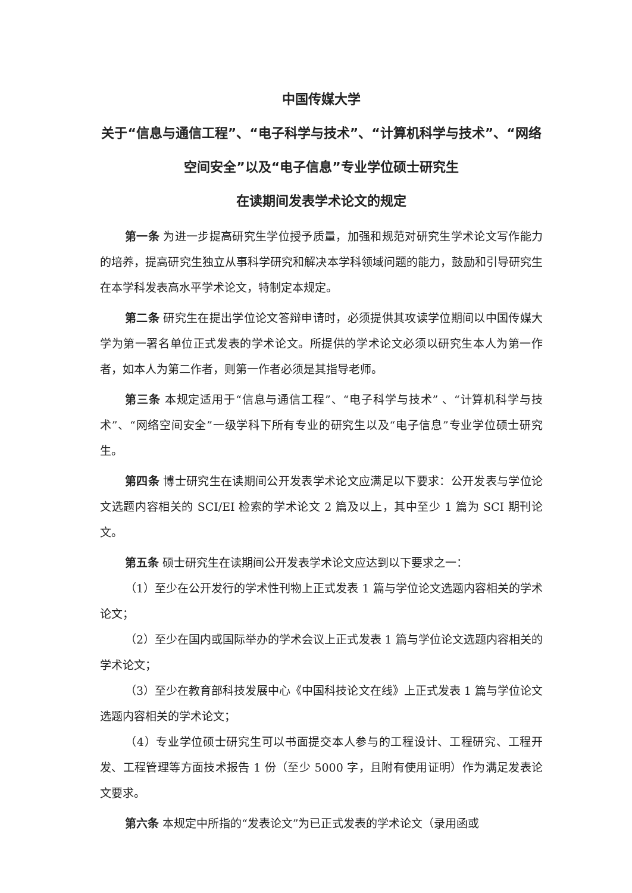中国传媒大学
关于“信息与通信工程”、“电子科学与技术”、“计算机科学与技术”、“网络空间安全”以及“电子信息”专业学位硕士研究生
在读期间发表学术论文的规定
第一条 为进一步提高研究生学位授予质量，加强和规范对研究生学术论文写作能力的培养，提高研究生独立从事科学研究和解决本学科领域问题的能力，鼓励和引导研究生在本学科发表高水平学术论文，特制定本规定。
第二条 研究生在提出学位论文答辩申请时，必须提供其攻读学位期间以中国传媒大学为第一署名单位正式发表的学术论文。所提供的学术论文必须以研究生本人为第一作者，如本人为第二作者，则第一作者必须是其指导老师。
第三条 本规定适用于“信息与通信工程”、“电子科学与技术” 、“计算机科学与技术”、“网络空间安全”一级学科下所有专业的研究生以及“电子信息”专业学位硕士研究生。
第四条 博士研究生在读期间公开发表学术论文应满足以下要求：公开发表与学位论文选题内容相关的 SCI/EI 检索的学术论文 2 篇及以上，其中至少 1 篇为 SCI 期刊论文。
第五条 硕士研究生在读期间公开发表学术论文应达到以下要求之一：
（1）至少在公开发行的学术性刊物上正式发表 1 篇与学位论文选题内容相关的学术论文；
（2）至少在国内或国际举办的学术会议上正式发表 1 篇与学位论文选题内容相关的学术论文；
（3）至少在教育部科技发展中心《中国科技论文在线》上正式发表 1 篇与学位论文选题内容相关的学术论文；
（4）专业学位硕士研究生可以书面提交本人参与的工程设计、工程研究、工程开发、工程管理等方面技术报告 1 份（至少 5000 字，且附有使用证明）作为满足发表论文要求。
第六条 本规定中所指的“发表论文”为已正式发表的学术论文（录用函或